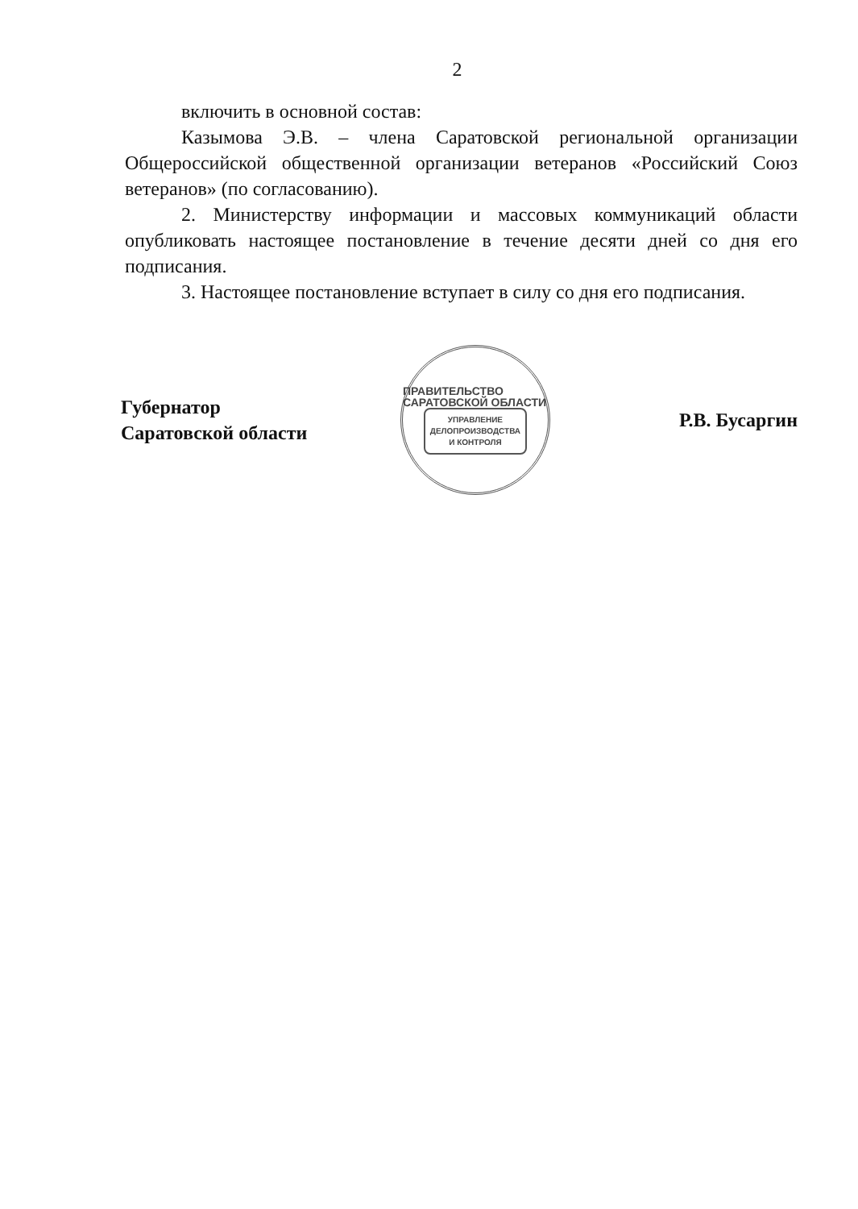2
включить в основной состав:
Казымова Э.В. – члена Саратовской региональной организации Общероссийской общественной организации ветеранов «Российский Союз ветеранов» (по согласованию).
2. Министерству информации и массовых коммуникаций области опубликовать настоящее постановление в течение десяти дней со дня его подписания.
3. Настоящее постановление вступает в силу со дня его подписания.
Губернатор
Саратовской области
ПРАВИТЕЛЬСТВО САРАТОВСКОЙ ОБЛАСТИ
УПРАВЛЕНИЕ
ДЕЛОПРОИЗВОДСТВА
И КОНТРОЛЯ
Р.В. Бусаргин